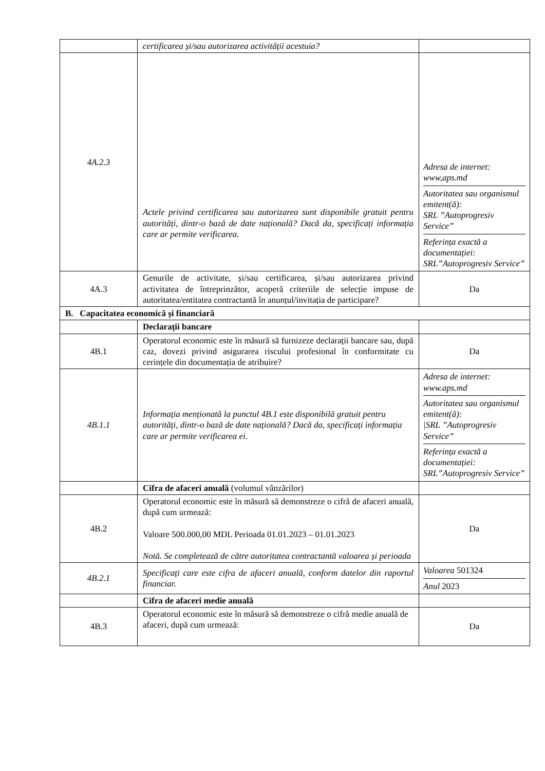| | certificarea și/sau autorizarea activității acestuia? | |
| 4A.2.3 | Actele privind certificarea sau autorizarea sunt disponibile gratuit pentru autorități, dintr-o bază de date națională? Dacă da, specificați informația care ar permite verificarea. | Adresa de internet: www,aps.md Autoritatea sau organismul emitent(ă): SRL ”Autoprogresiv Service” Referința exactă a documentației: SRL”Autoprogresiv Service” |
| 4A.3 | Genurile de activitate, și/sau certificarea, și/sau autorizarea privind activitatea de întreprinzător, acoperă criteriile de selecție impuse de autoritatea/entitatea contractantă în anunțul/invitația de participare? | Da |
| B. Capacitatea economică și financiară | | |
| | Declarații bancare | |
| 4B.1 | Operatorul economic este în măsură să furnizeze declarații bancare sau, după caz, dovezi privind asigurarea riscului profesional în conformitate cu cerințele din documentația de atribuire? | Da |
| 4B.1.1 | Informația menționată la punctul 4B.1 este disponibilă gratuit pentru autorități, dintr-o bază de date națională? Dacă da, specificați informația care ar permite verificarea ei. | Adresa de internet: www.aps.md Autoritatea sau organismul emitent(ă): /SRL ”Autoprogresiv Service” Referința exactă a documentației: SRL”Autoprogresiv Service” |
| | Cifra de afaceri anuală (volumul vânzărilor) | |
| 4B.2 | Operatorul economic este în măsură să demonstreze o cifră de afaceri anuală, după cum urmează: Valoare 500.000,00 MDL Perioada 01.01.2023 – 01.01.2023 Notă. Se completează de către autoritatea contractantă valoarea și perioada | Da |
| 4B.2.1 | Specificați care este cifra de afaceri anuală, conform datelor din raportul financiar. | Valoarea 501324 Anul 2023 |
| | Cifra de afaceri medie anuală | |
| 4B.3 | Operatorul economic este în măsură să demonstreze o cifră medie anuală de afaceri, după cum urmează: | Da |